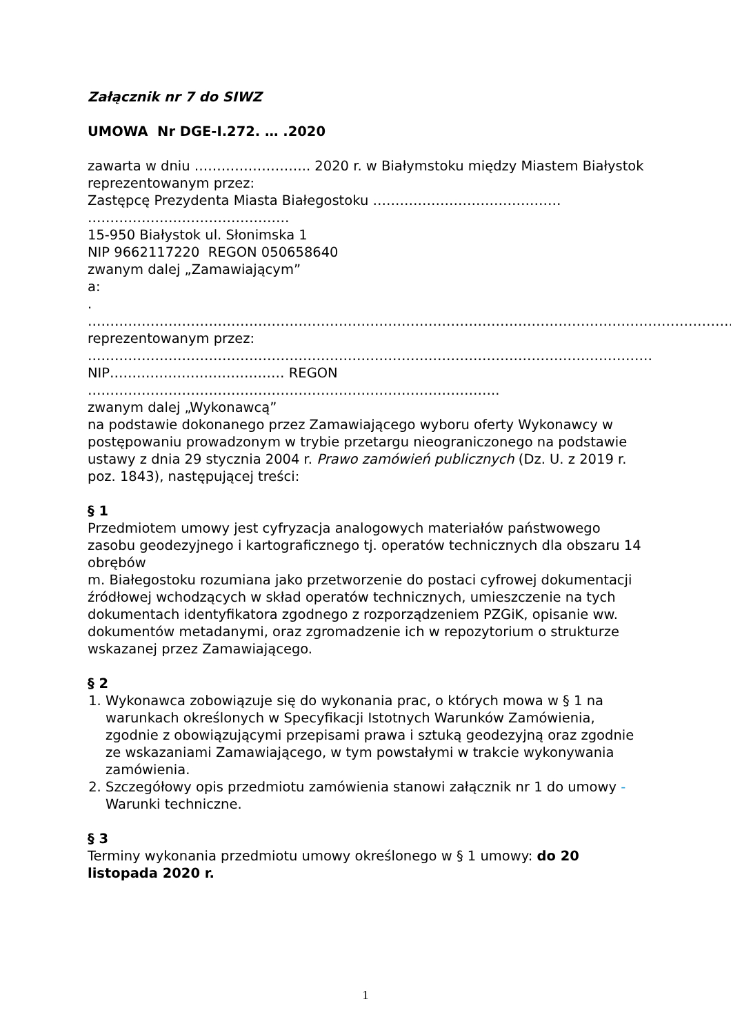Załącznik nr 7 do SIWZ
UMOWA Nr DGE-I.272. … .2020
zawarta w dniu …………………….. 2020 r. w Białymstoku między Miastem Białystok reprezentowanym przez:
Zastępcę Prezydenta Miasta Białegostoku …………………………………… ………………………………………
15-950 Białystok ul. Słonimska 1
NIP 9662117220 REGON 050658640
zwanym dalej „Zamawiającym”
a:
.
………………………………………………………………………………………………………………………………………
reprezentowanym przez:
………………………………………………………………………………………………………………
NIP………………………………… REGON ………………………………………………………………………………..
zwanym dalej „Wykonawcą”
na podstawie dokonanego przez Zamawiającego wyboru oferty Wykonawcy w postępowaniu prowadzonym w trybie przetargu nieograniczonego na podstawie ustawy z dnia 29 stycznia 2004 r. Prawo zamówień publicznych (Dz. U. z 2019 r. poz. 1843), następującej treści:
§ 1
Przedmiotem umowy jest cyfryzacja analogowych materiałów państwowego zasobu geodezyjnego i kartograficznego tj. operatów technicznych dla obszaru 14 obrębów
m. Białegostoku rozumiana jako przetworzenie do postaci cyfrowej dokumentacji źródłowej wchodzących w skład operatów technicznych, umieszczenie na tych dokumentach identyfikatora zgodnego z rozporządzeniem PZGiK, opisanie ww. dokumentów metadanymi, oraz zgromadzenie ich w repozytorium o strukturze wskazanej przez Zamawiającego.
§ 2
1. Wykonawca zobowiązuje się do wykonania prac, o których mowa w § 1 na warunkach określonych w Specyfikacji Istotnych Warunków Zamówienia, zgodnie z obowiązującymi przepisami prawa i sztuką geodezyjną oraz zgodnie ze wskazaniami Zamawiającego, w tym powstałymi w trakcie wykonywania zamówienia.
2. Szczegółowy opis przedmiotu zamówienia stanowi załącznik nr 1 do umowy - Warunki techniczne.
§ 3
Terminy wykonania przedmiotu umowy określonego w § 1 umowy: do 20 listopada 2020 r.
1